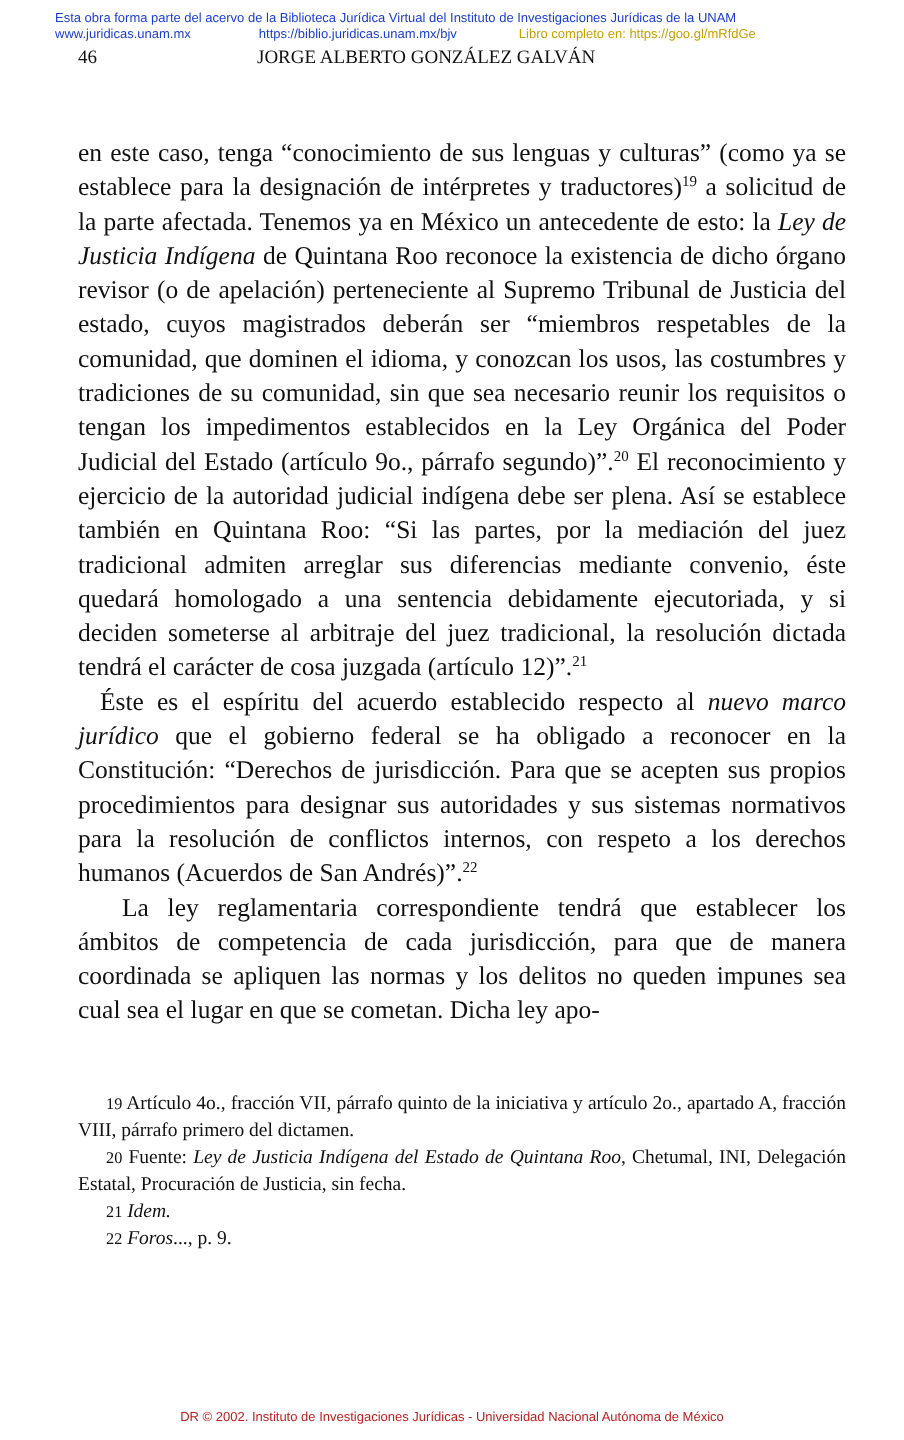Esta obra forma parte del acervo de la Biblioteca Jurídica Virtual del Instituto de Investigaciones Jurídicas de la UNAM
www.juridicas.unam.mx https://biblio.juridicas.unam.mx/bjv Libro completo en: https://goo.gl/mRfdGe
46 JORGE ALBERTO GONZÁLEZ GALVÁN
en este caso, tenga “conocimiento de sus lenguas y culturas” (como ya se establece para la designación de intérpretes y traductores)<sup>19</sup> a solicitud de la parte afectada. Tenemos ya en México un antecedente de esto: la Ley de Justicia Indígena de Quintana Roo reconoce la existencia de dicho órgano revisor (o de apelación) perteneciente al Supremo Tribunal de Justicia del estado, cuyos magistrados deberán ser “miembros respetables de la comunidad, que dominen el idioma, y conozcan los usos, las costumbres y tradiciones de su comunidad, sin que sea necesario reunir los requisitos o tengan los impedimentos establecidos en la Ley Orgánica del Poder Judicial del Estado (artículo 9o., párrafo segundo)”.<sup>20</sup> El reconocimiento y ejercicio de la autoridad judicial indígena debe ser plena. Así se establece también en Quintana Roo: “Si las partes, por la mediación del juez tradicional admiten arreglar sus diferencias mediante convenio, éste quedará homologado a una sentencia debidamente ejecutoriada, y si deciden someterse al arbitraje del juez tradicional, la resolución dictada tendrá el carácter de cosa juzgada (artículo 12)”.<sup>21</sup>
Éste es el espíritu del acuerdo establecido respecto al nuevo marco jurídico que el gobierno federal se ha obligado a reconocer en la Constitución: “Derechos de jurisdicción. Para que se acepten sus propios procedimientos para designar sus autoridades y sus sistemas normativos para la resolución de conflictos internos, con respeto a los derechos humanos (Acuerdos de San Andrés)”.<sup>22</sup>
La ley reglamentaria correspondiente tendrá que establecer los ámbitos de competencia de cada jurisdicción, para que de manera coordinada se apliquen las normas y los delitos no queden impunes sea cual sea el lugar en que se cometan. Dicha ley apo-
19 Artículo 4o., fracción VII, párrafo quinto de la iniciativa y artículo 2o., apartado A, fracción VIII, párrafo primero del dictamen.
20 Fuente: Ley de Justicia Indígena del Estado de Quintana Roo, Chetumal, INI, Delegación Estatal, Procuración de Justicia, sin fecha.
21 Idem.
22 Foros..., p. 9.
DR © 2002. Instituto de Investigaciones Jurídicas - Universidad Nacional Autónoma de México